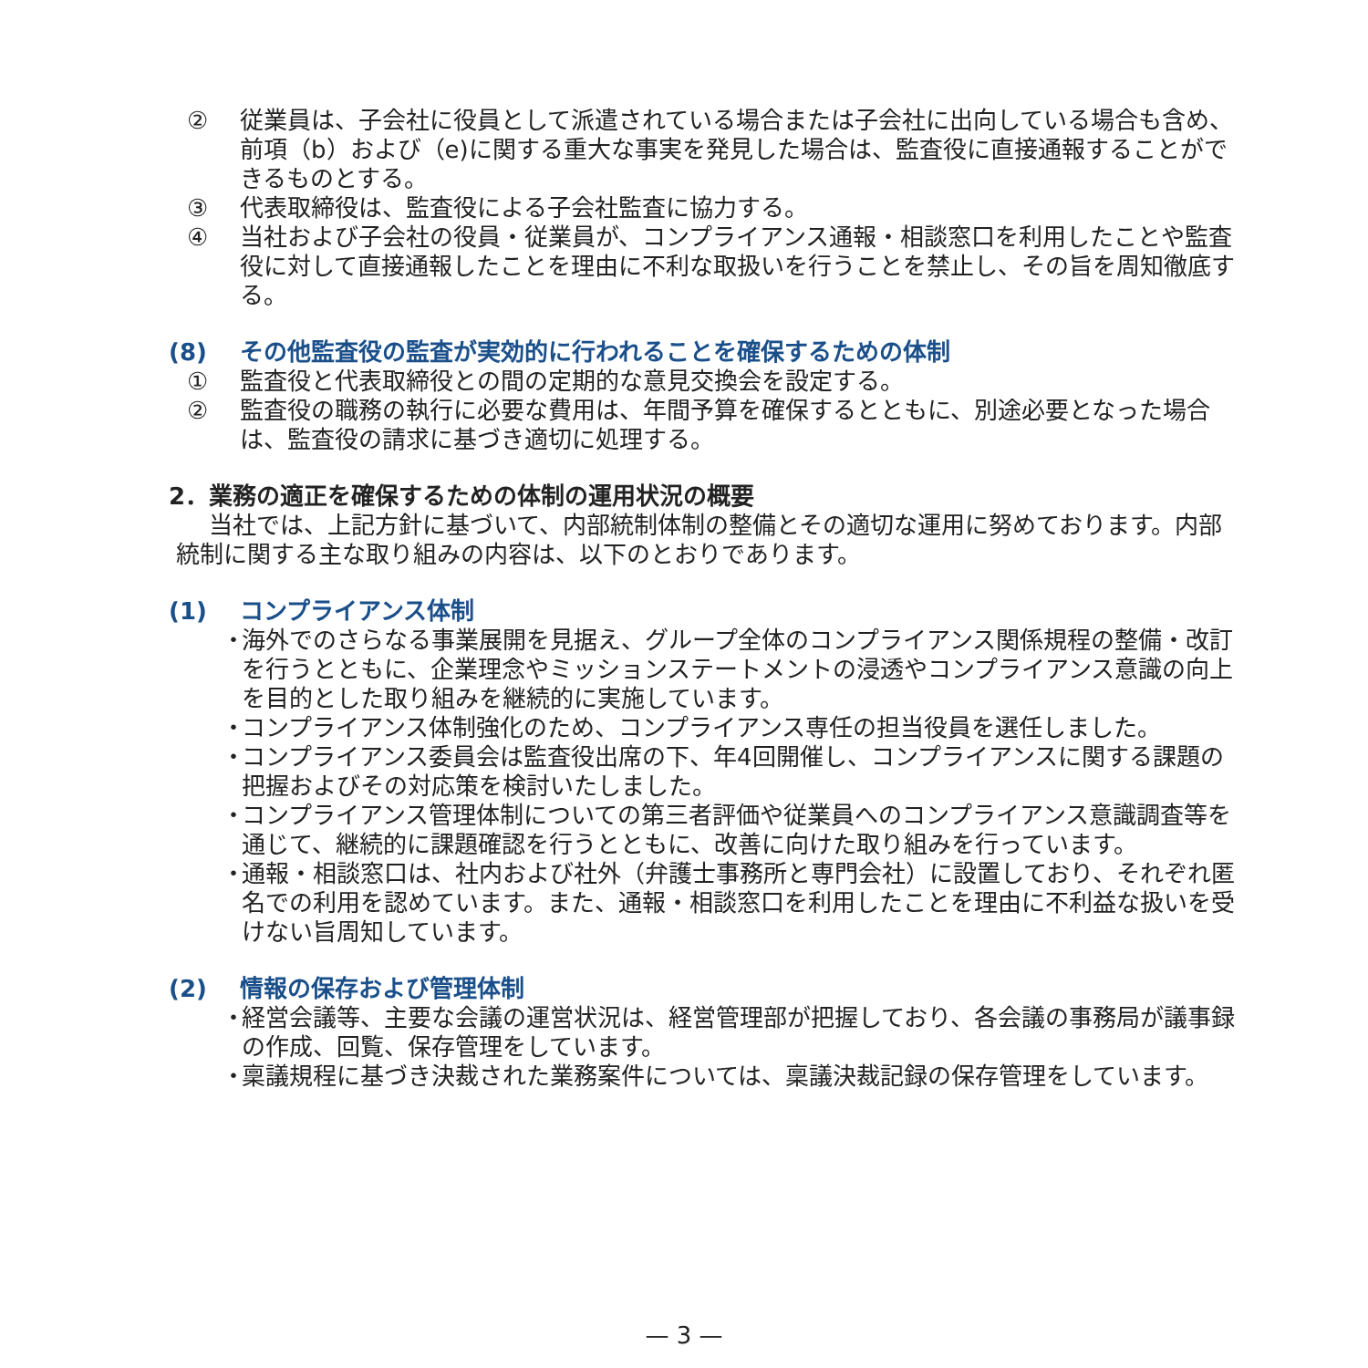② 従業員は、子会社に役員として派遣されている場合または子会社に出向している場合も含め、前項（b）および（e)に関する重大な事実を発見した場合は、監査役に直接通報することができるものとする。
③ 代表取締役は、監査役による子会社監査に協力する。
④ 当社および子会社の役員・従業員が、コンプライアンス通報・相談窓口を利用したことや監査役に対して直接通報したことを理由に不利な取扱いを行うことを禁止し、その旨を周知徹底する。
(8) その他監査役の監査が実効的に行われることを確保するための体制
① 監査役と代表取締役との間の定期的な意見交換会を設定する。
② 監査役の職務の執行に必要な費用は、年間予算を確保するとともに、別途必要となった場合は、監査役の請求に基づき適切に処理する。
2．業務の適正を確保するための体制の運用状況の概要
当社では、上記方針に基づいて、内部統制体制の整備とその適切な運用に努めております。内部統制に関する主な取り組みの内容は、以下のとおりであります。
(1) コンプライアンス体制
・ 海外でのさらなる事業展開を見据え、グループ全体のコンプライアンス関係規程の整備・改訂を行うとともに、企業理念やミッションステートメントの浸透やコンプライアンス意識の向上を目的とした取り組みを継続的に実施しています。
・ コンプライアンス体制強化のため、コンプライアンス専任の担当役員を選任しました。
・ コンプライアンス委員会は監査役出席の下、年4回開催し、コンプライアンスに関する課題の把握およびその対応策を検討いたしました。
・ コンプライアンス管理体制についての第三者評価や従業員へのコンプライアンス意識調査等を通じて、継続的に課題確認を行うとともに、改善に向けた取り組みを行っています。
・ 通報・相談窓口は、社内および社外（弁護士事務所と専門会社）に設置しており、それぞれ匿名での利用を認めています。また、通報・相談窓口を利用したことを理由に不利益な扱いを受けない旨周知しています。
(2) 情報の保存および管理体制
・ 経営会議等、主要な会議の運営状況は、経営管理部が把握しており、各会議の事務局が議事録の作成、回覧、保存管理をしています。
・ 稟議規程に基づき決裁された業務案件については、稟議決裁記録の保存管理をしています。
— 3 —